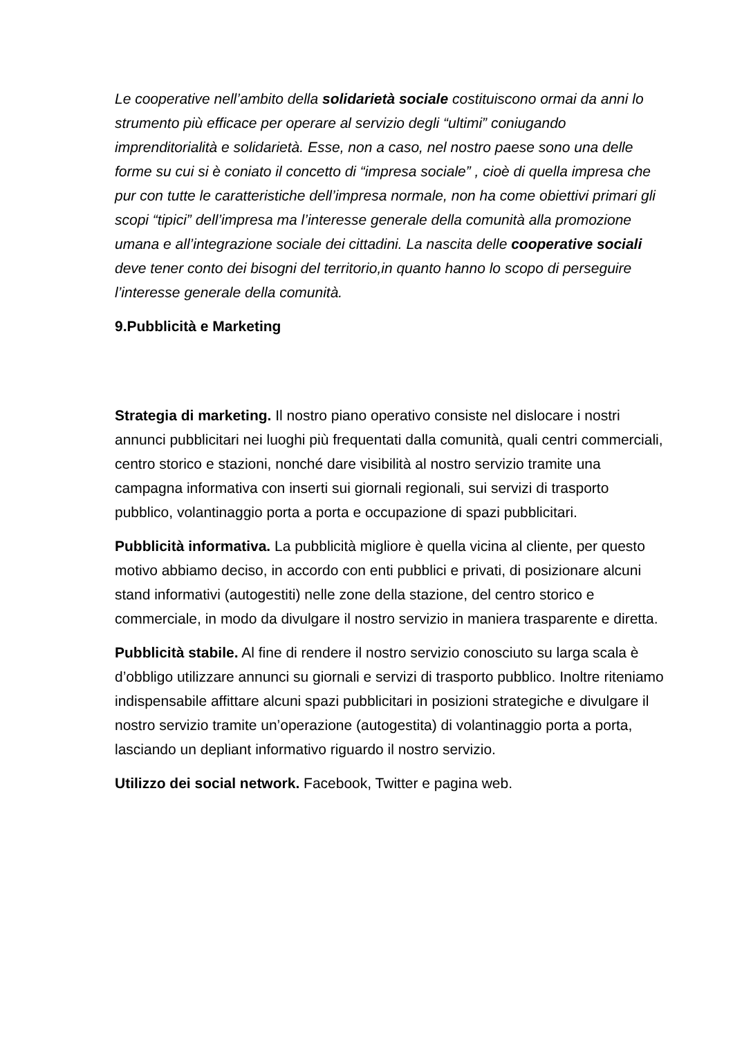Le cooperative nell’ambito della solidarietà sociale costituiscono ormai da anni lo strumento più efficace per operare al servizio degli “ultimi” coniugando imprenditorialità e solidarietà. Esse, non a caso, nel nostro paese sono una delle forme su cui si è coniato il concetto di “impresa sociale” , cioè di quella impresa che pur con tutte le caratteristiche dell’impresa normale, non ha come obiettivi primari gli scopi “tipici” dell’impresa ma l’interesse generale della comunità alla promozione umana e all’integrazione sociale dei cittadini. La nascita delle cooperative sociali deve tener conto dei bisogni del territorio,in quanto hanno lo scopo di perseguire l’interesse generale della comunità.
9.Pubblicità e Marketing
Strategia di marketing. Il nostro piano operativo consiste nel dislocare i nostri annunci pubblicitari nei luoghi più frequentati dalla comunità, quali centri commerciali, centro storico e stazioni, nonché dare visibilità al nostro servizio tramite una campagna informativa con inserti sui giornali regionali, sui servizi di trasporto pubblico, volantinaggio porta a porta e occupazione di spazi pubblicitari.
Pubblicità informativa. La pubblicità migliore è quella vicina al cliente, per questo motivo abbiamo deciso, in accordo con enti pubblici e privati, di posizionare alcuni stand informativi (autogestiti) nelle zone della stazione, del centro storico e commerciale, in modo da divulgare il nostro servizio in maniera trasparente e diretta.
Pubblicità stabile. Al fine di rendere il nostro servizio conosciuto su larga scala è d’obbligo utilizzare annunci su giornali e servizi di trasporto pubblico. Inoltre riteniamo indispensabile affittare alcuni spazi pubblicitari in posizioni strategiche e divulgare il nostro servizio tramite un’operazione (autogestita) di volantinaggio porta a porta, lasciando un depliant informativo riguardo il nostro servizio.
Utilizzo dei social network. Facebook, Twitter e pagina web.